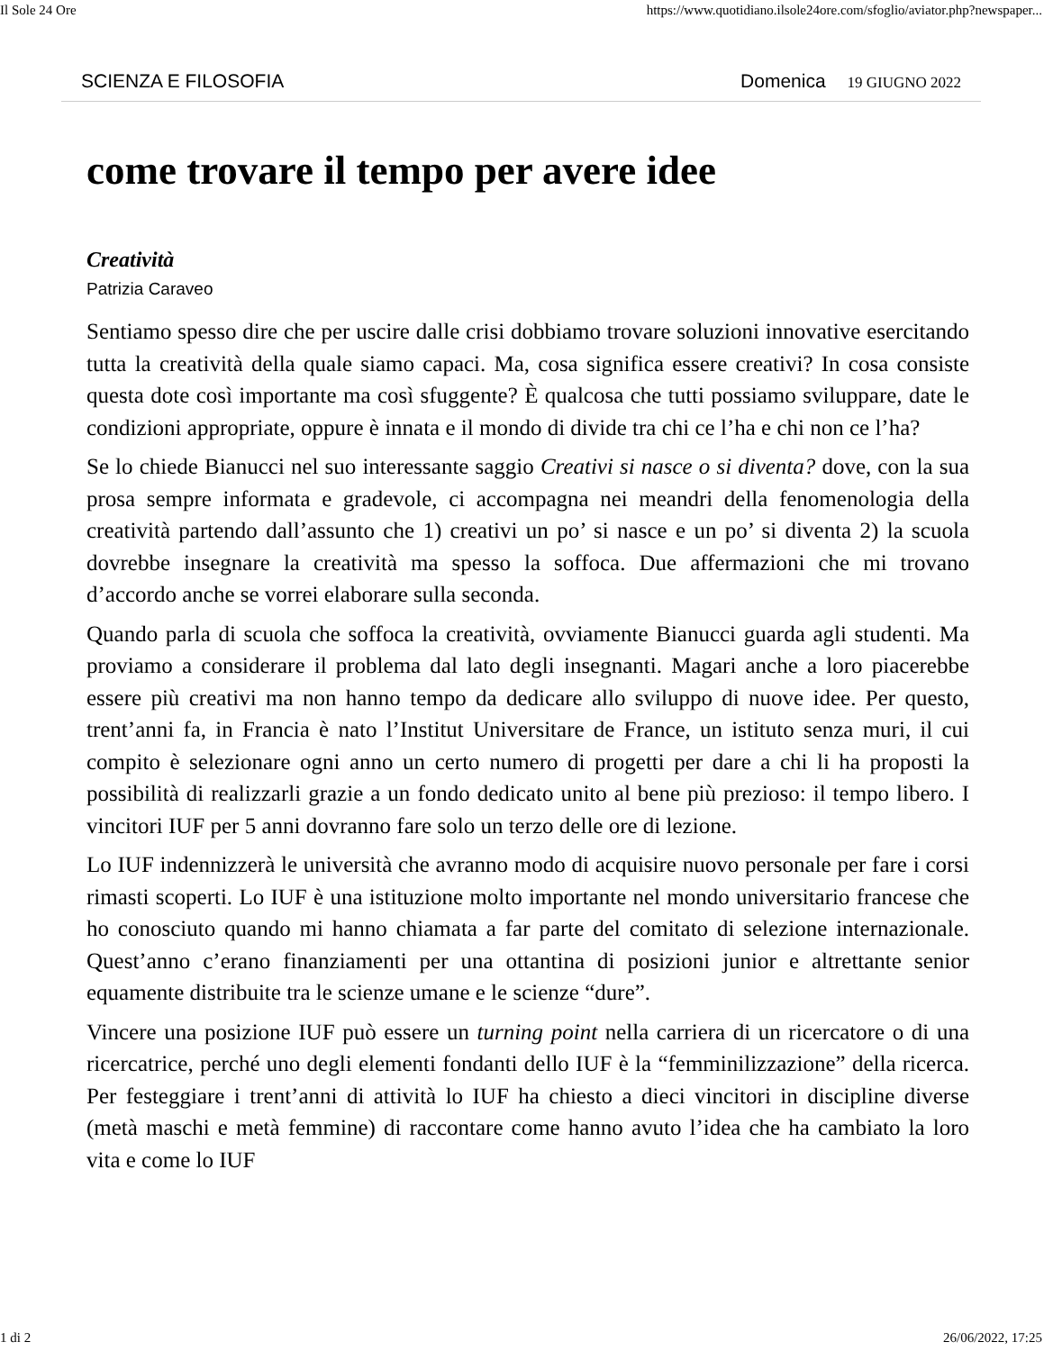Il Sole 24 Ore https://www.quotidiano.ilsole24ore.com/sfoglio/aviator.php?newspaper...
SCIENZA E FILOSOFIA Domenica 19 GIUGNO 2022
come trovare il tempo per avere idee
Creatività
Patrizia Caraveo
Sentiamo spesso dire che per uscire dalle crisi dobbiamo trovare soluzioni innovative esercitando tutta la creatività della quale siamo capaci. Ma, cosa significa essere creativi? In cosa consiste questa dote così importante ma così sfuggente? È qualcosa che tutti possiamo sviluppare, date le condizioni appropriate, oppure è innata e il mondo di divide tra chi ce l’ha e chi non ce l’ha?
Se lo chiede Bianucci nel suo interessante saggio Creativi si nasce o si diventa? dove, con la sua prosa sempre informata e gradevole, ci accompagna nei meandri della fenomenologia della creatività partendo dall’assunto che 1) creativi un po’ si nasce e un po’ si diventa 2) la scuola dovrebbe insegnare la creatività ma spesso la soffoca. Due affermazioni che mi trovano d’accordo anche se vorrei elaborare sulla seconda.
Quando parla di scuola che soffoca la creatività, ovviamente Bianucci guarda agli studenti. Ma proviamo a considerare il problema dal lato degli insegnanti. Magari anche a loro piacerebbe essere più creativi ma non hanno tempo da dedicare allo sviluppo di nuove idee. Per questo, trent’anni fa, in Francia è nato l’Institut Universitare de France, un istituto senza muri, il cui compito è selezionare ogni anno un certo numero di progetti per dare a chi li ha proposti la possibilità di realizzarli grazie a un fondo dedicato unito al bene più prezioso: il tempo libero. I vincitori IUF per 5 anni dovranno fare solo un terzo delle ore di lezione.
Lo IUF indennizzerà le università che avranno modo di acquisire nuovo personale per fare i corsi rimasti scoperti. Lo IUF è una istituzione molto importante nel mondo universitario francese che ho conosciuto quando mi hanno chiamata a far parte del comitato di selezione internazionale. Quest’anno c’erano finanziamenti per una ottantina di posizioni junior e altrettante senior equamente distribuite tra le scienze umane e le scienze “dure”.
Vincere una posizione IUF può essere un turning point nella carriera di un ricercatore o di una ricercatrice, perché uno degli elementi fondanti dello IUF è la “femminilizzazione” della ricerca. Per festeggiare i trent’anni di attività lo IUF ha chiesto a dieci vincitori in discipline diverse (metà maschi e metà femmine) di raccontare come hanno avuto l’idea che ha cambiato la loro vita e come lo IUF
1 di 2 26/06/2022, 17:25